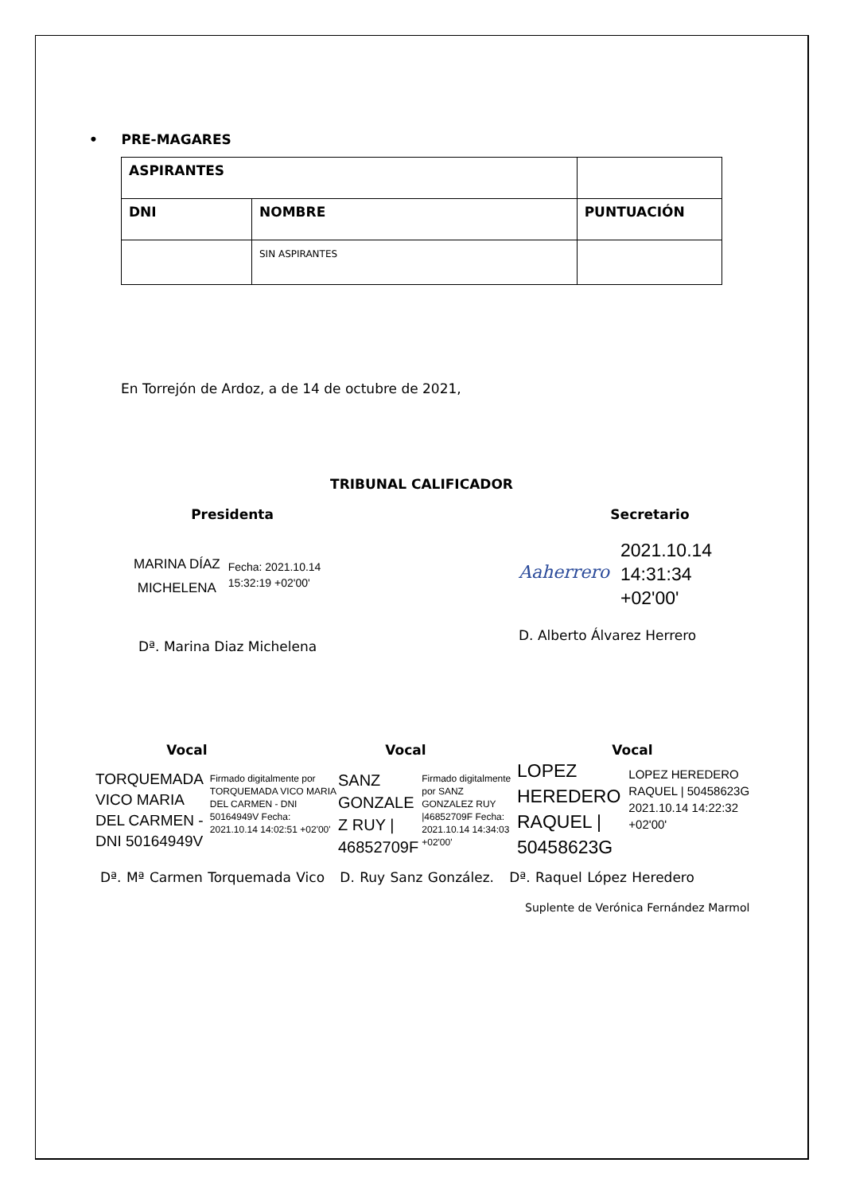• PRE-MAGARES
| ASPIRANTES | | |
| --- | --- | --- |
| DNI | NOMBRE | PUNTUACIÓN |
| | SIN ASPIRANTES | |
En Torrejón de Ardoz, a de 14 de octubre de 2021,
TRIBUNAL CALIFICADOR
Presidenta
MARINA DÍAZ
MICHELENA
Fecha: 2021.10.14
15:32:19 +02'00'
Dª. Marina Diaz Michelena
Secretario
Aaherrero
2021.10.14
14:31:34
+02'00'
D. Alberto Álvarez Herrero
Vocal
TORQUEMADA
VICO MARIA
DEL CARMEN -
DNI 50164949V
Firmado digitalmente por TORQUEMADA VICO MARIA DEL CARMEN - DNI 50164949V Fecha: 2021.10.14 14:02:51 +02'00'
Vocal
SANZ
GONZALE
Z RUY |
46852709F
Firmado digitalmente por SANZ GONZALEZ RUY |46852709F Fecha: 2021.10.14 14:34:03 +02'00'
Vocal
LOPEZ
HEREDERO
RAQUEL |
50458623G
LOPEZ HEREDERO RAQUEL | 50458623G 2021.10.14 14:22:32 +02'00'
Dª. Mª Carmen Torquemada Vico D. Ruy Sanz González. Dª. Raquel López Heredero
Suplente de Verónica Fernández Marmol